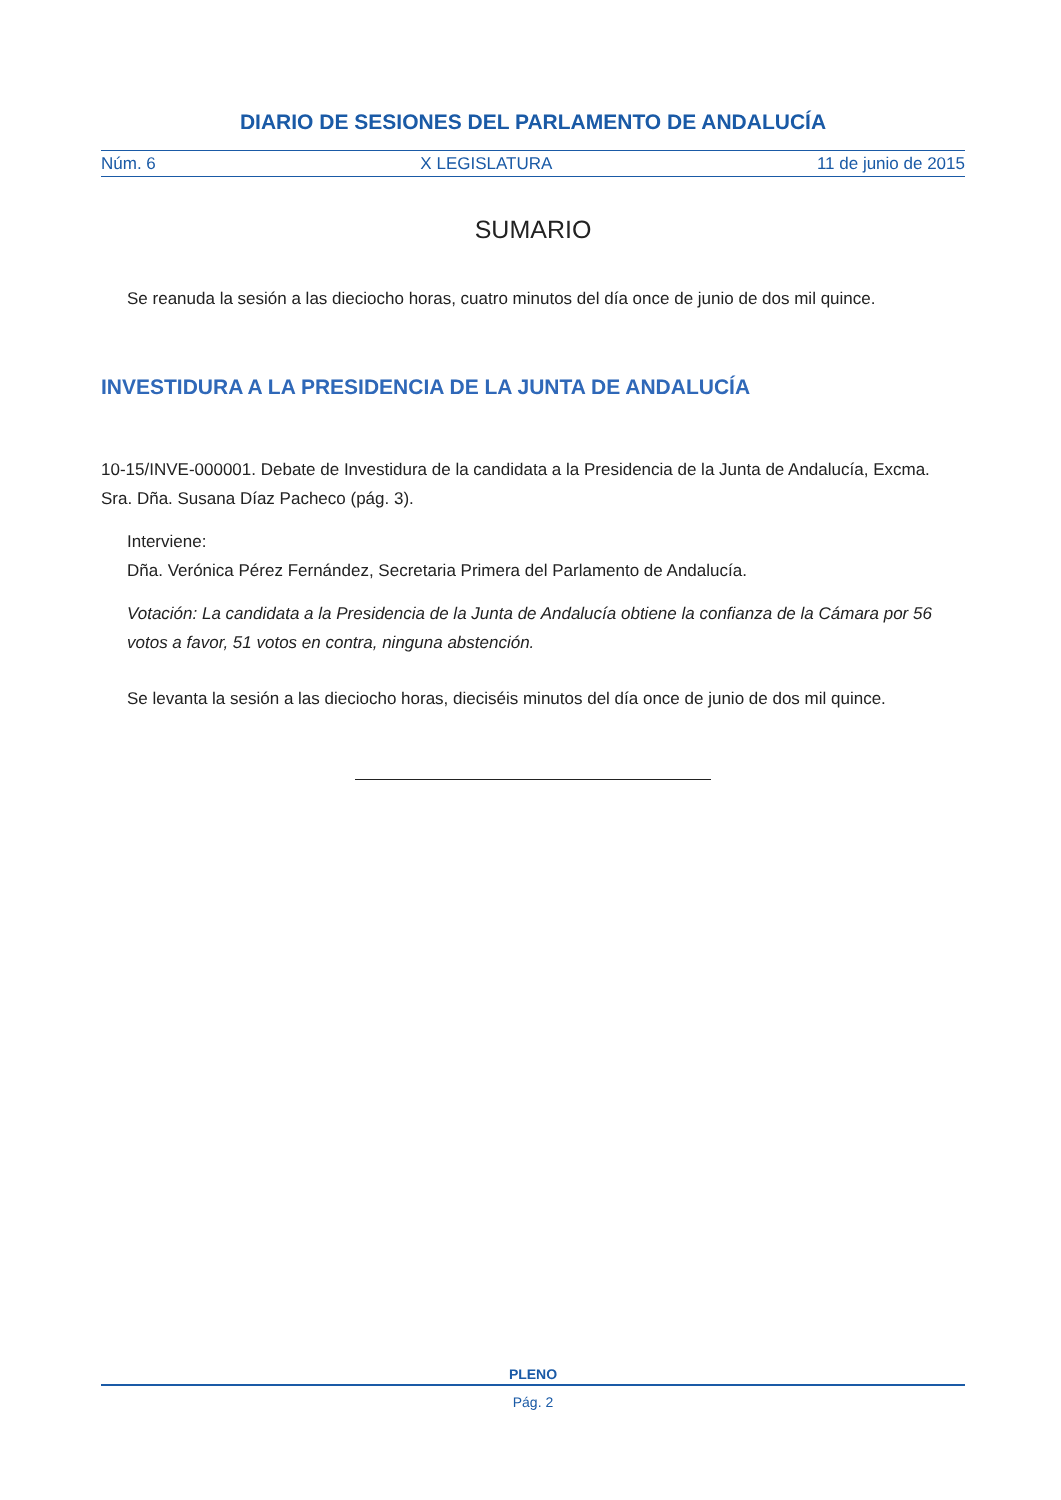DIARIO DE SESIONES DEL PARLAMENTO DE ANDALUCÍA
Núm. 6 X LEGISLATURA 11 de junio de 2015
SUMARIO
Se reanuda la sesión a las dieciocho horas, cuatro minutos del día once de junio de dos mil quince.
INVESTIDURA A LA PRESIDENCIA DE LA JUNTA DE ANDALUCÍA
10-15/INVE-000001. Debate de Investidura de la candidata a la Presidencia de la Junta de Andalucía, Excma. Sra. Dña. Susana Díaz Pacheco (pág. 3).
Interviene:
Dña. Verónica Pérez Fernández, Secretaria Primera del Parlamento de Andalucía.
Votación: La candidata a la Presidencia de la Junta de Andalucía obtiene la confianza de la Cámara por 56 votos a favor, 51 votos en contra, ninguna abstención.
Se levanta la sesión a las dieciocho horas, dieciséis minutos del día once de junio de dos mil quince.
PLENO
Pág. 2